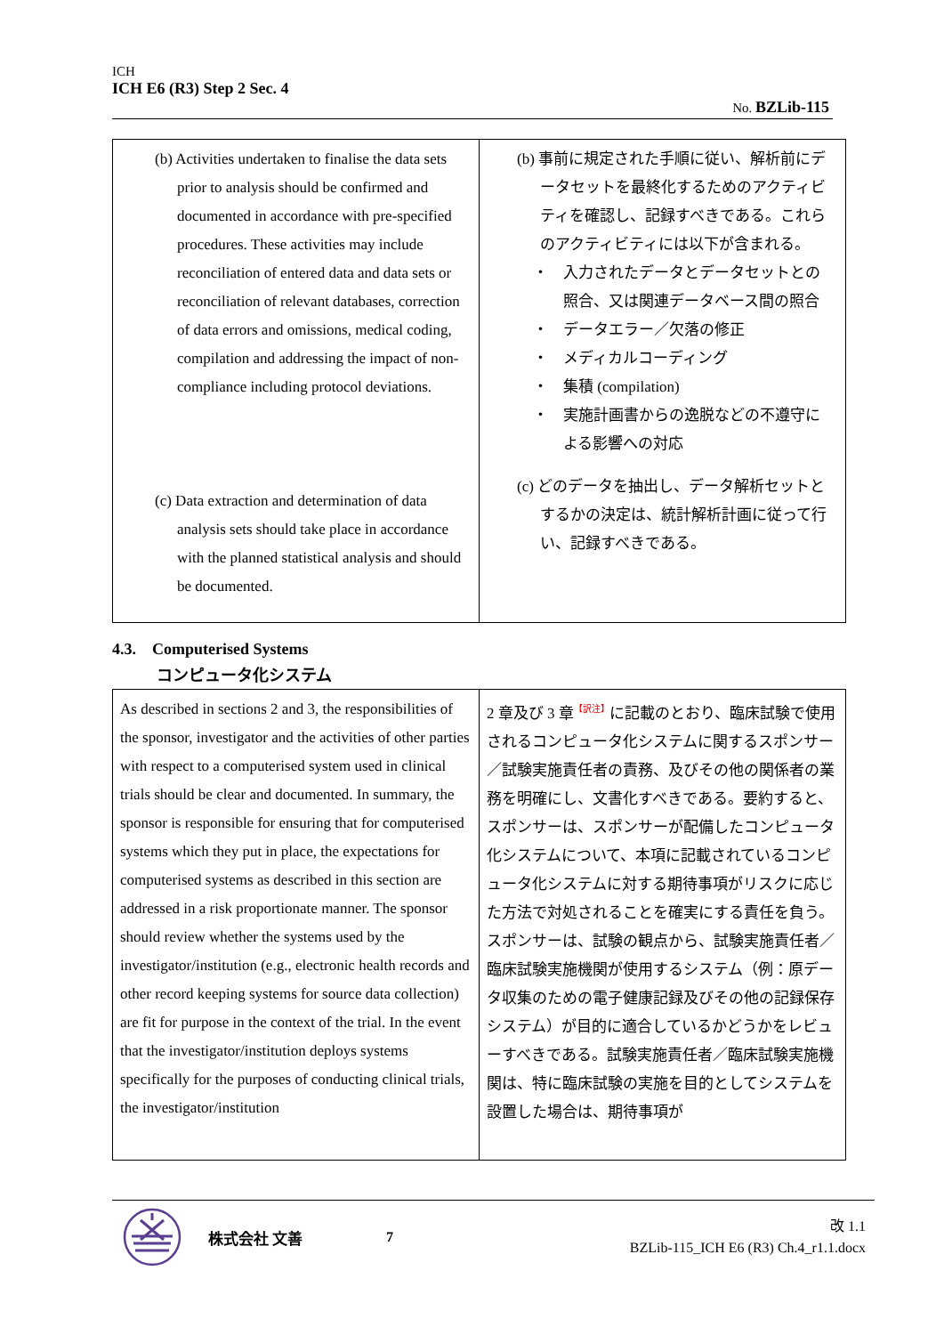ICH
ICH E6 (R3) Step 2 Sec. 4
No. BZLib-115
| (b) Activities undertaken to finalise the data sets prior to analysis should be confirmed and documented in accordance with pre-specified procedures. These activities may include reconciliation of entered data and data sets or reconciliation of relevant databases, correction of data errors and omissions, medical coding, compilation and addressing the impact of non-compliance including protocol deviations. (c) Data extraction and determination of data analysis sets should take place in accordance with the planned statistical analysis and should be documented. | (b) 事前に規定された手順に従い、解析前にデータセットを最終化するためのアクティビティを確認し、記録すべきである。これらのアクティビティには以下が含まれる。 ・ 入力されたデータとデータセットとの照合、又は関連データベース間の照合 ・ データエラー／欠落の修正 ・ メディカルコーディング ・ 集積 (compilation) ・ 実施計画書からの逸脱などの不遵守による影響への対応 (c) どのデータを抽出し、データ解析セットとするかの決定は、統計解析計画に従って行い、記録すべきである。 |
4.3. Computerised Systems
コンピュータ化システム
| As described in sections 2 and 3, the responsibilities of the sponsor, investigator and the activities of other parties with respect to a computerised system used in clinical trials should be clear and documented. In summary, the sponsor is responsible for ensuring that for computerised systems which they put in place, the expectations for computerised systems as described in this section are addressed in a risk proportionate manner. The sponsor should review whether the systems used by the investigator/institution (e.g., electronic health records and other record keeping systems for source data collection) are fit for purpose in the context of the trial. In the event that the investigator/institution deploys systems specifically for the purposes of conducting clinical trials, the investigator/institution | 2 章及び 3 章<sup>【訳注】</sup>に記載のとおり、臨床試験で使用されるコンピュータ化システムに関するスポンサー／試験実施責任者の責務、及びその他の関係者の業務を明確にし、文書化すべきである。要約すると、スポンサーは、スポンサーが配備したコンピュータ化システムについて、本項に記載されているコンピュータ化システムに対する期待事項がリスクに応じた方法で対処されることを確実にする責任を負う。スポンサーは、試験の観点から、試験実施責任者／臨床試験実施機関が使用するシステム（例：原データ収集のための電子健康記録及びその他の記録保存システム）が目的に適合しているかどうかをレビューすべきである。試験実施責任者／臨床試験実施機関は、特に臨床試験の実施を目的としてシステムを設置した場合は、期待事項が |
株式会社 文善 7
改 1.1
BZLib-115_ICH E6 (R3) Ch.4_r1.1.docx